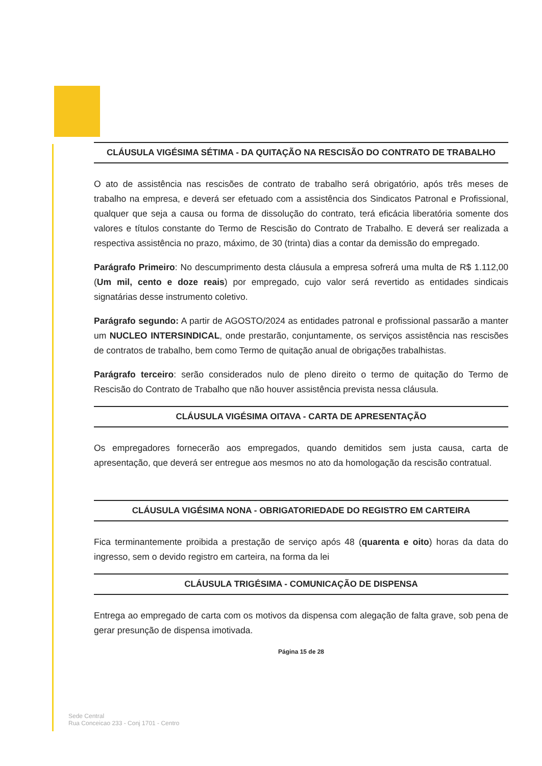CLÁUSULA VIGÉSIMA SÉTIMA - DA QUITAÇÃO NA RESCISÃO DO CONTRATO DE TRABALHO
O ato de assistência nas rescisões de contrato de trabalho será obrigatório, após três meses de trabalho na empresa, e deverá ser efetuado com a assistência dos Sindicatos Patronal e Profissional, qualquer que seja a causa ou forma de dissolução do contrato, terá eficácia liberatória somente dos valores e títulos constante do Termo de Rescisão do Contrato de Trabalho. E deverá ser realizada a respectiva assistência no prazo, máximo, de 30 (trinta) dias a contar da demissão do empregado.
Parágrafo Primeiro: No descumprimento desta cláusula a empresa sofrerá uma multa de R$ 1.112,00 (Um mil, cento e doze reais) por empregado, cujo valor será revertido as entidades sindicais signatárias desse instrumento coletivo.
Parágrafo segundo: A partir de AGOSTO/2024 as entidades patronal e profissional passarão a manter um NUCLEO INTERSINDICAL, onde prestarão, conjuntamente, os serviços assistência nas rescisões de contratos de trabalho, bem como Termo de quitação anual de obrigações trabalhistas.
Parágrafo terceiro: serão considerados nulo de pleno direito o termo de quitação do Termo de Rescisão do Contrato de Trabalho que não houver assistência prevista nessa cláusula.
CLÁUSULA VIGÉSIMA OITAVA - CARTA DE APRESENTAÇÃO
Os empregadores fornecerão aos empregados, quando demitidos sem justa causa, carta de apresentação, que deverá ser entregue aos mesmos no ato da homologação da rescisão contratual.
CLÁUSULA VIGÉSIMA NONA - OBRIGATORIEDADE DO REGISTRO EM CARTEIRA
Fica terminantemente proibida a prestação de serviço após 48 (quarenta e oito) horas da data do ingresso, sem o devido registro em carteira, na forma da lei
CLÁUSULA TRIGÉSIMA - COMUNICAÇÃO DE DISPENSA
Entrega ao empregado de carta com os motivos da dispensa com alegação de falta grave, sob pena de gerar presunção de dispensa imotivada.
Página 15 de 28
Sede Central
Rua Conceicao 233 - Conj 1701 - Centro